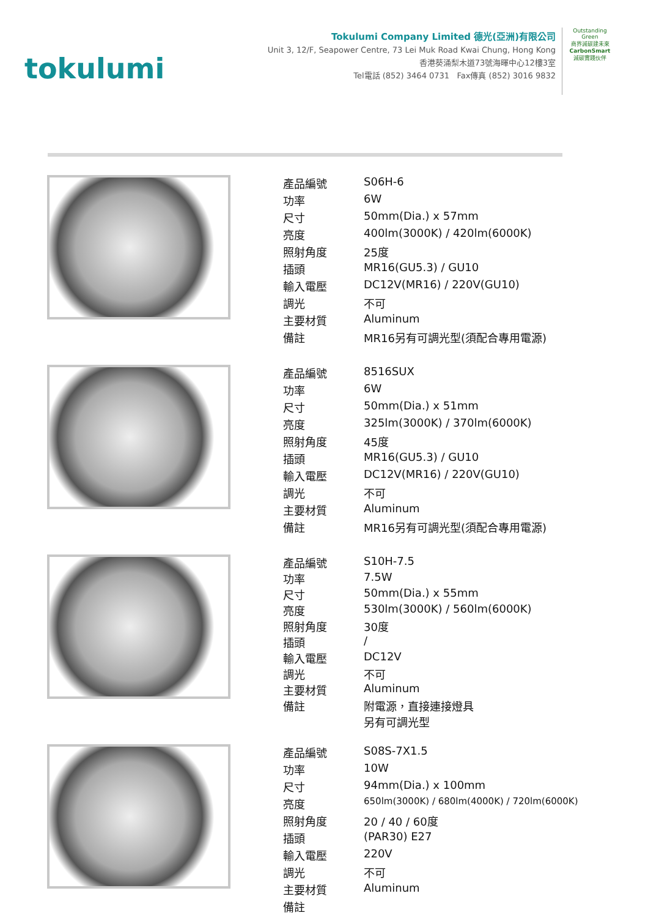tokulumi
Tokulumi Company Limited 德光(亞洲)有限公司
Unit 3, 12/F, Seapower Centre, 73 Lei Muk Road Kwai Chung, Hong Kong
香港葵涌梨木道73號海暉中心12樓3室
Tel電話 (852) 3464 0731 Fax傳真 (852) 3016 9832
Outstanding Green
商界減碳建未來
CarbonSmart
減碳實踐伙伴
| 產品編號 | S06H-6 |
| 功率 | 6W |
| 尺寸 | 50mm(Dia.) x 57mm |
| 亮度 | 400lm(3000K) / 420lm(6000K) |
| 照射角度 | 25度 |
| 插頭 | MR16(GU5.3) / GU10 |
| 輸入電壓 | DC12V(MR16) / 220V(GU10) |
| 調光 | 不可 |
| 主要材質 | Aluminum |
| 備註 | MR16另有可調光型(須配合專用電源) |
| 產品編號 | 8516SUX |
| 功率 | 6W |
| 尺寸 | 50mm(Dia.) x 51mm |
| 亮度 | 325lm(3000K) / 370lm(6000K) |
| 照射角度 | 45度 |
| 插頭 | MR16(GU5.3) / GU10 |
| 輸入電壓 | DC12V(MR16) / 220V(GU10) |
| 調光 | 不可 |
| 主要材質 | Aluminum |
| 備註 | MR16另有可調光型(須配合專用電源) |
| 產品編號 | S10H-7.5 |
| 功率 | 7.5W |
| 尺寸 | 50mm(Dia.) x 55mm |
| 亮度 | 530lm(3000K) / 560lm(6000K) |
| 照射角度 | 30度 |
| 插頭 | / |
| 輸入電壓 | DC12V |
| 調光 | 不可 |
| 主要材質 | Aluminum |
| 備註 | 附電源，直接連接燈具 另有可調光型 |
| 產品編號 | S08S-7X1.5 |
| 功率 | 10W |
| 尺寸 | 94mm(Dia.) x 100mm |
| 亮度 | 650lm(3000K) / 680lm(4000K) / 720lm(6000K) |
| 照射角度 | 20 / 40 / 60度 |
| 插頭 | (PAR30) E27 |
| 輸入電壓 | 220V |
| 調光 | 不可 |
| 主要材質 | Aluminum |
| 備註 | |